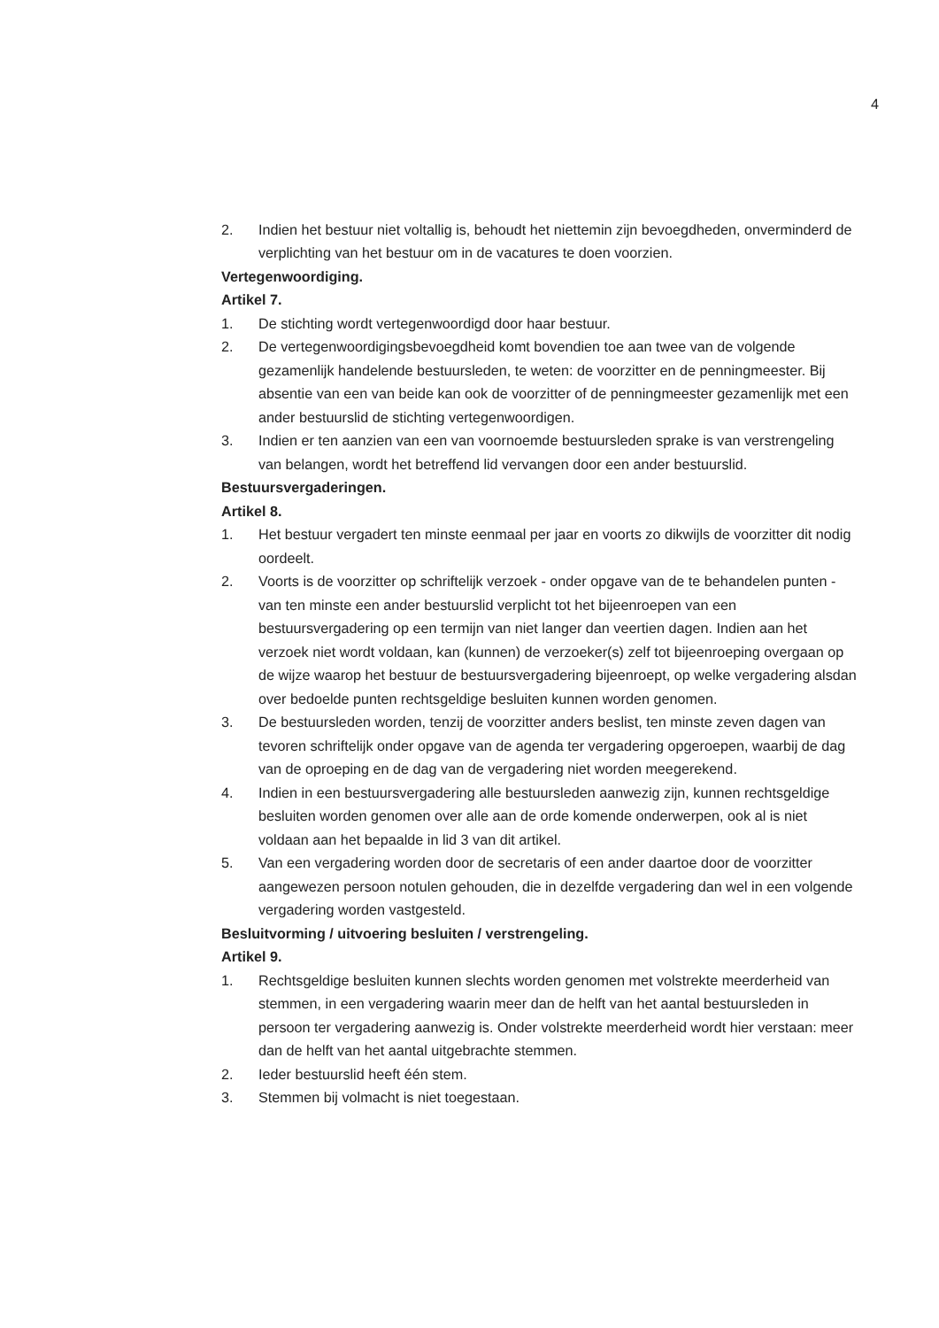4
2. Indien het bestuur niet voltallig is, behoudt het niettemin zijn bevoegdheden, onverminderd de verplichting van het bestuur om in de vacatures te doen voorzien.
Vertegenwoordiging.
Artikel 7.
1. De stichting wordt vertegenwoordigd door haar bestuur.
2. De vertegenwoordigingsbevoegdheid komt bovendien toe aan twee van de volgende gezamenlijk handelende bestuursleden, te weten: de voorzitter en de penningmeester. Bij absentie van een van beide kan ook de voorzitter of de penningmeester gezamenlijk met een ander bestuurslid de stichting vertegenwoordigen.
3. Indien er ten aanzien van een van voornoemde bestuursleden sprake is van verstrengeling van belangen, wordt het betreffend lid vervangen door een ander bestuurslid.
Bestuursvergaderingen.
Artikel 8.
1. Het bestuur vergadert ten minste eenmaal per jaar en voorts zo dikwijls de voorzitter dit nodig oordeelt.
2. Voorts is de voorzitter op schriftelijk verzoek - onder opgave van de te behandelen punten - van ten minste een ander bestuurslid verplicht tot het bijeenroepen van een bestuursvergadering op een termijn van niet langer dan veertien dagen. Indien aan het verzoek niet wordt voldaan, kan (kunnen) de verzoeker(s) zelf tot bijeenroeping overgaan op de wijze waarop het bestuur de bestuursvergadering bijeenroept, op welke vergadering alsdan over bedoelde punten rechtsgeldige besluiten kunnen worden genomen.
3. De bestuursleden worden, tenzij de voorzitter anders beslist, ten minste zeven dagen van tevoren schriftelijk onder opgave van de agenda ter vergadering opgeroepen, waarbij de dag van de oproeping en de dag van de vergadering niet worden meegerekend.
4. Indien in een bestuursvergadering alle bestuursleden aanwezig zijn, kunnen rechtsgeldige besluiten worden genomen over alle aan de orde komende onderwerpen, ook al is niet voldaan aan het bepaalde in lid 3 van dit artikel.
5. Van een vergadering worden door de secretaris of een ander daartoe door de voorzitter aangewezen persoon notulen gehouden, die in dezelfde vergadering dan wel in een volgende vergadering worden vastgesteld.
Besluitvorming / uitvoering besluiten / verstrengeling.
Artikel 9.
1. Rechtsgeldige besluiten kunnen slechts worden genomen met volstrekte meerderheid van stemmen, in een vergadering waarin meer dan de helft van het aantal bestuursleden in persoon ter vergadering aanwezig is. Onder volstrekte meerderheid wordt hier verstaan: meer dan de helft van het aantal uitgebrachte stemmen.
2. Ieder bestuurslid heeft één stem.
3. Stemmen bij volmacht is niet toegestaan.